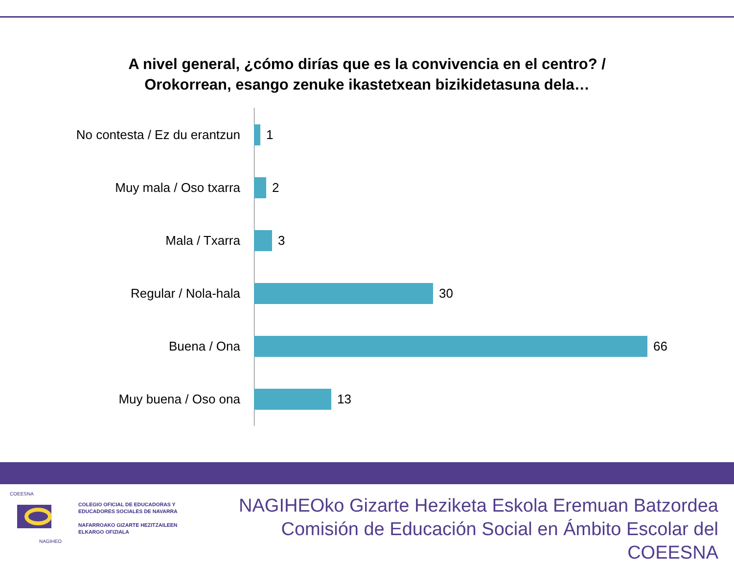A nivel general, ¿cómo dirías que es la convivencia en el centro? /
Orokorrean, esango zenuke ikastetxean bizikidetasuna dela…
No contesta / Ez du erantzun 1
Muy mala / Oso txarra 2
Mala / Txarra 3
Regular / Nola-hala 30
Buena / Ona 66
Muy buena / Oso ona 13
COEESNA
NAGIHEO
COLEGIO OFICIAL DE EDUCADORAS Y
EDUCADORES SOCIALES DE NAVARRA
NAFARROAKO GIZARTE HEZITZAILEEN
ELKARGO OFIZIALA
NAGIHEOko Gizarte Heziketa Eskola Eremuan Batzordea
Comisión de Educación Social en Ámbito Escolar del COEESNA